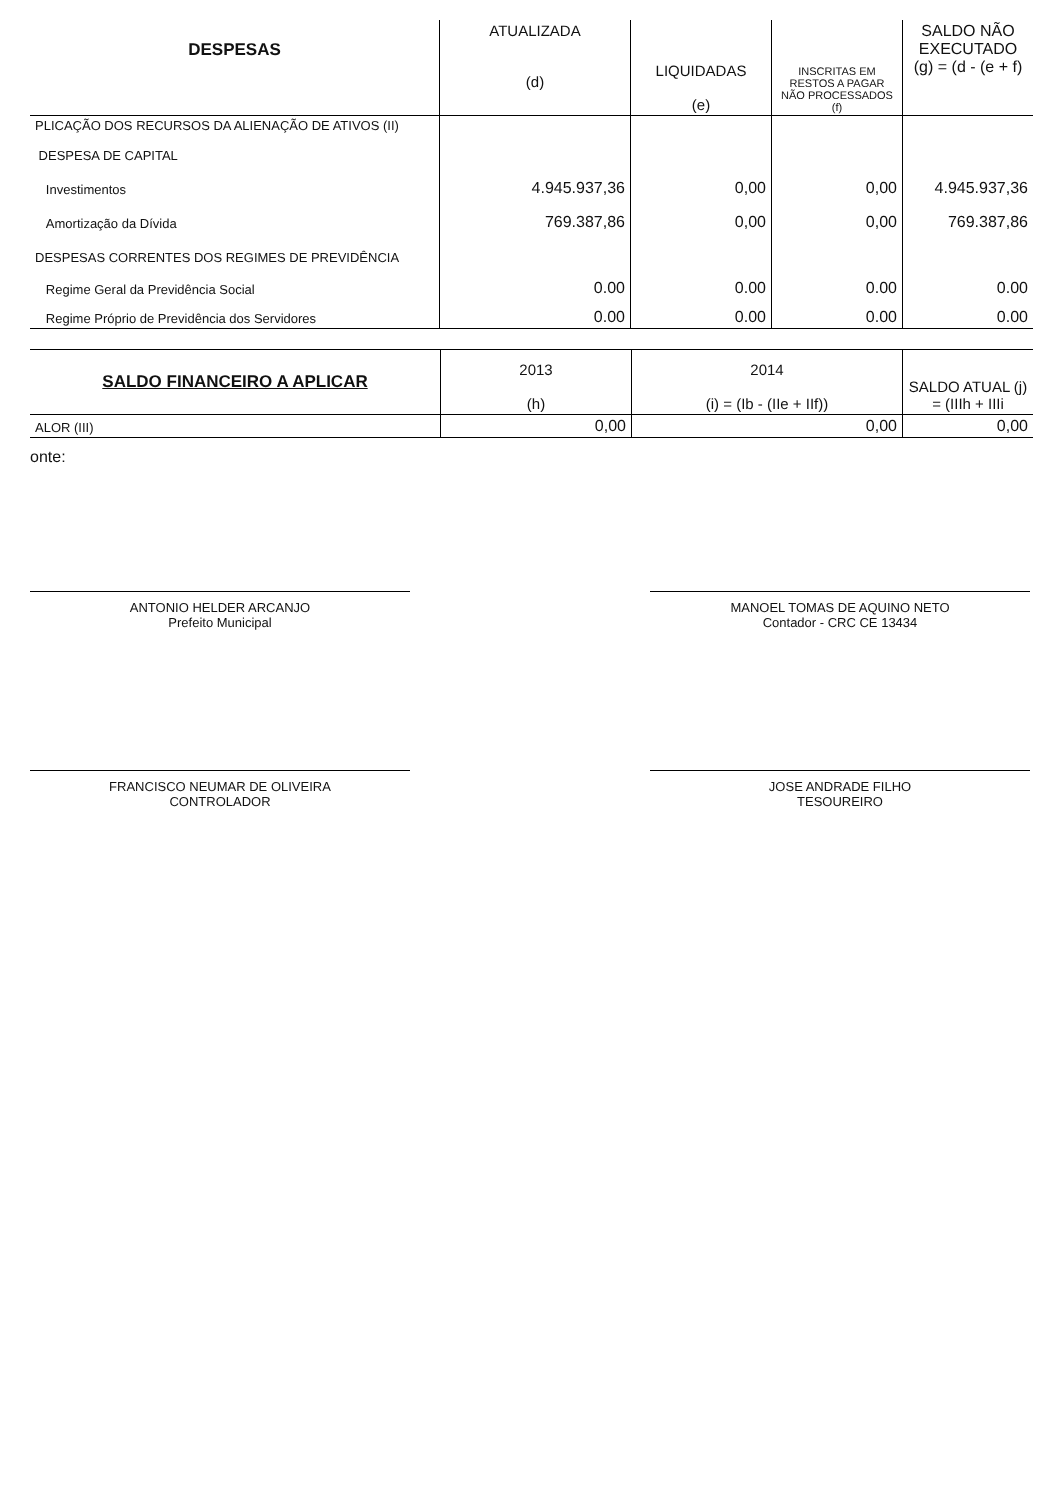| DESPESAS | ATUALIZADA (d) | LIQUIDADAS (e) | INSCRITAS EM RESTOS A PAGAR NÃO PROCESSADOS (f) | SALDO NÃO EXECUTADO (g) = (d - (e + f) |
| --- | --- | --- | --- | --- |
| PLICAÇÃO DOS RECURSOS DA ALIENAÇÃO DE ATIVOS (II) | | | | |
| DESPESA DE CAPITAL | | | | |
| Investimentos | 4.945.937,36 | 0,00 | 0,00 | 4.945.937,36 |
| Amortização da Dívida | 769.387,86 | 0,00 | 0,00 | 769.387,86 |
| DESPESAS CORRENTES DOS REGIMES DE PREVIDÊNCIA | | | | |
| Regime Geral da Previdência Social | 0.00 | 0.00 | 0.00 | 0.00 |
| Regime Próprio de Previdência dos Servidores | 0.00 | 0.00 | 0.00 | 0.00 |
| SALDO FINANCEIRO A APLICAR | 2013 (h) | 2014 (i) = (Ib - (IIe + IIf)) | SALDO ATUAL (j) = (IIIh + IIIi |
| --- | --- | --- | --- |
| ALOR (III) | 0,00 | 0,00 | 0,00 |
onte:
ANTONIO HELDER ARCANJO
Prefeito Municipal
MANOEL TOMAS DE AQUINO NETO
Contador - CRC CE 13434
FRANCISCO NEUMAR DE OLIVEIRA
CONTROLADOR
JOSE ANDRADE FILHO
TESOUREIRO